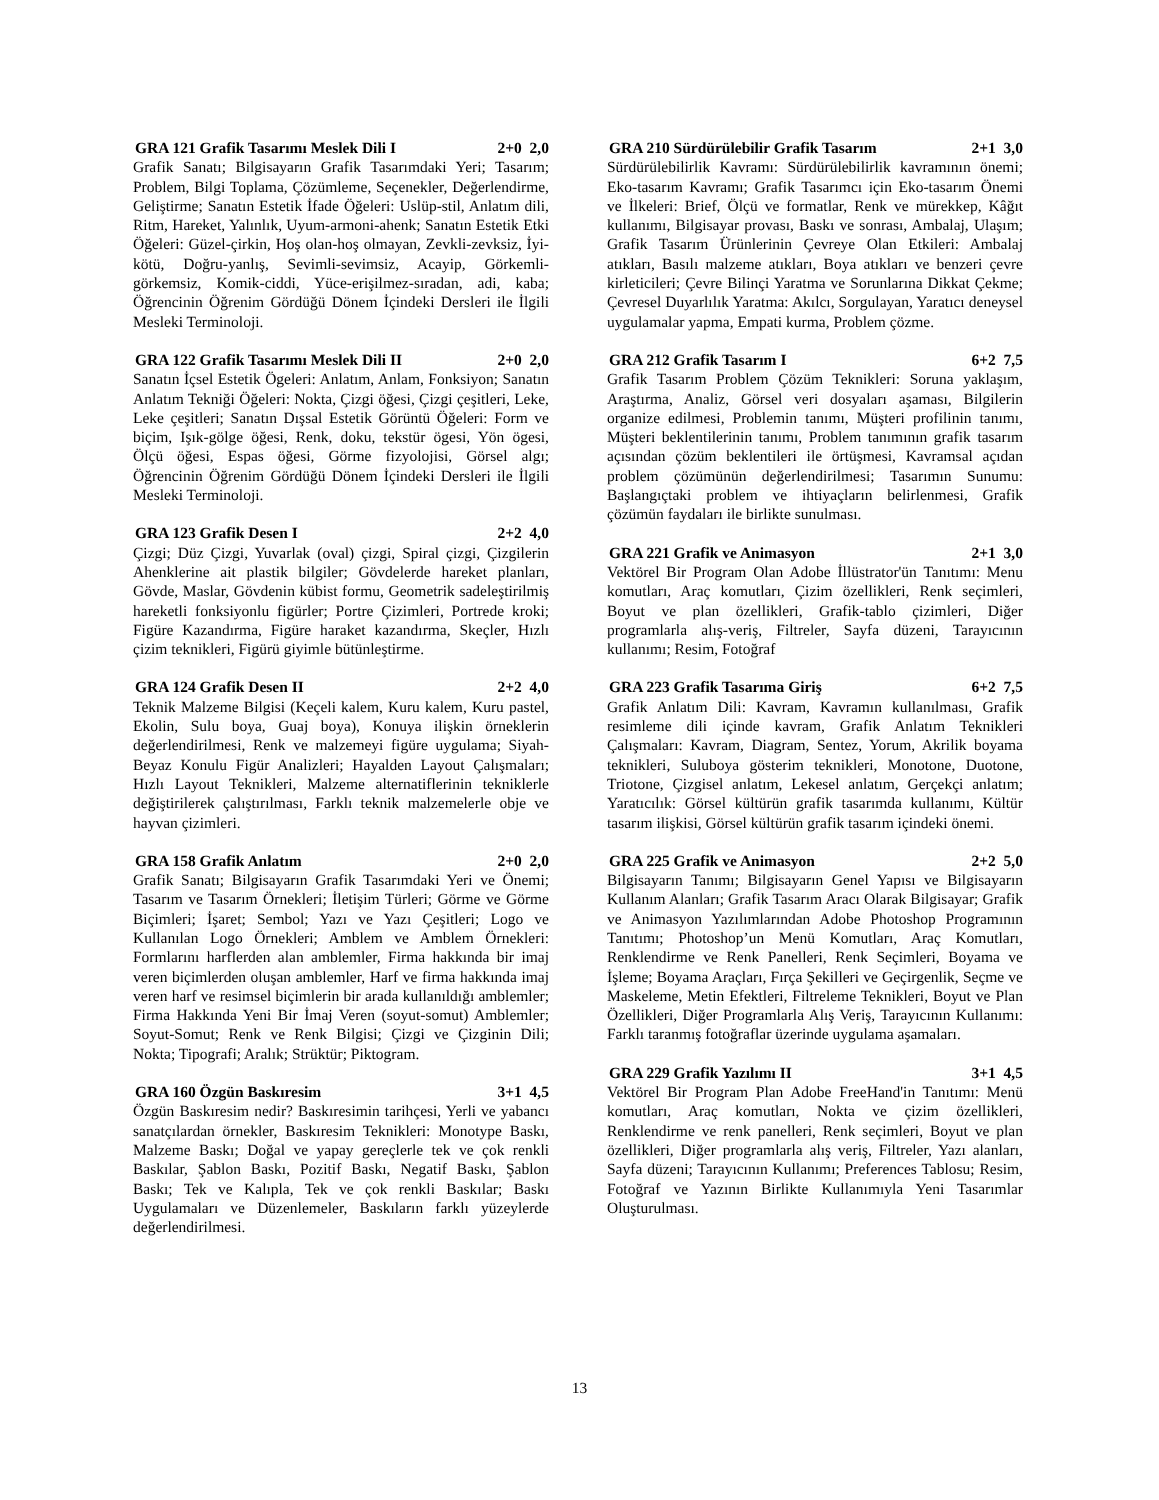GRA 121 Grafik Tasarımı Meslek Dili I 2+0 2,0
Grafik Sanatı; Bilgisayarın Grafik Tasarımdaki Yeri; Tasarım; Problem, Bilgi Toplama, Çözümleme, Seçenekler, Değerlendirme, Geliştirme; Sanatın Estetik İfade Öğeleri: Uslüp-stil, Anlatım dili, Ritm, Hareket, Yalınlık, Uyum-armoni-ahenk; Sanatın Estetik Etki Öğeleri: Güzel-çirkin, Hoş olan-hoş olmayan, Zevkli-zevksiz, İyi-kötü, Doğru-yanlış, Sevimli-sevimsiz, Acayip, Görkemli-görkemsiz, Komik-ciddi, Yüce-erişilmez-sıradan, adi, kaba; Öğrencinin Öğrenim Gördüğü Dönem İçindeki Dersleri ile İlgili Mesleki Terminoloji.
GRA 122 Grafik Tasarımı Meslek Dili II 2+0 2,0
Sanatın İçsel Estetik Ögeleri: Anlatım, Anlam, Fonksiyon; Sanatın Anlatım Tekniği Öğeleri: Nokta, Çizgi öğesi, Çizgi çeşitleri, Leke, Leke çeşitleri; Sanatın Dışsal Estetik Görüntü Öğeleri: Form ve biçim, Işık-gölge öğesi, Renk, doku, tekstür ögesi, Yön ögesi, Ölçü öğesi, Espas öğesi, Görme fizyolojisi, Görsel algı; Öğrencinin Öğrenim Gördüğü Dönem İçindeki Dersleri ile İlgili Mesleki Terminoloji.
GRA 123 Grafik Desen I 2+2 4,0
Çizgi; Düz Çizgi, Yuvarlak (oval) çizgi, Spiral çizgi, Çizgilerin Ahenklerine ait plastik bilgiler; Gövdelerde hareket planları, Gövde, Maslar, Gövdenin kübist formu, Geometrik sadeleştirilmiş hareketli fonksiyonlu figürler; Portre Çizimleri, Portrede kroki; Figüre Kazandırma, Figüre haraket kazandırma, Skeçler, Hızlı çizim teknikleri, Figürü giyimle bütünleştirme.
GRA 124 Grafik Desen II 2+2 4,0
Teknik Malzeme Bilgisi (Keçeli kalem, Kuru kalem, Kuru pastel, Ekolin, Sulu boya, Guaj boya), Konuya ilişkin örneklerin değerlendirilmesi, Renk ve malzemeyi figüre uygulama; Siyah-Beyaz Konulu Figür Analizleri; Hayalden Layout Çalışmaları; Hızlı Layout Teknikleri, Malzeme alternatiflerinin tekniklerle değiştirilerek çalıştırılması, Farklı teknik malzemelerle obje ve hayvan çizimleri.
GRA 158 Grafik Anlatım 2+0 2,0
Grafik Sanatı; Bilgisayarın Grafik Tasarımdaki Yeri ve Önemi; Tasarım ve Tasarım Örnekleri; İletişim Türleri; Görme ve Görme Biçimleri; İşaret; Sembol; Yazı ve Yazı Çeşitleri; Logo ve Kullanılan Logo Örnekleri; Amblem ve Amblem Örnekleri: Formlarını harflerden alan amblemler, Firma hakkında bir imaj veren biçimlerden oluşan amblemler, Harf ve firma hakkında imaj veren harf ve resimsel biçimlerin bir arada kullanıldığı amblemler; Firma Hakkında Yeni Bir İmaj Veren (soyut-somut) Amblemler; Soyut-Somut; Renk ve Renk Bilgisi; Çizgi ve Çizginin Dili; Nokta; Tipografi; Aralık; Strüktür; Piktogram.
GRA 160 Özgün Baskıresim 3+1 4,5
Özgün Baskıresim nedir? Baskıresimin tarihçesi, Yerli ve yabancı sanatçılardan örnekler, Baskıresim Teknikleri: Monotype Baskı, Malzeme Baskı; Doğal ve yapay gereçlerle tek ve çok renkli Baskılar, Şablon Baskı, Pozitif Baskı, Negatif Baskı, Şablon Baskı; Tek ve Kalıpla, Tek ve çok renkli Baskılar; Baskı Uygulamaları ve Düzenlemeler, Baskıların farklı yüzeylerde değerlendirilmesi.
GRA 210 Sürdürülebilir Grafik Tasarım 2+1 3,0
Sürdürülebilirlik Kavramı: Sürdürülebilirlik kavramının önemi; Eko-tasarım Kavramı; Grafik Tasarımcı için Eko-tasarım Önemi ve İlkeleri: Brief, Ölçü ve formatlar, Renk ve mürekkep, Kâğıt kullanımı, Bilgisayar provası, Baskı ve sonrası, Ambalaj, Ulaşım; Grafik Tasarım Ürünlerinin Çevreye Olan Etkileri: Ambalaj atıkları, Basılı malzeme atıkları, Boya atıkları ve benzeri çevre kirleticileri; Çevre Bilinçi Yaratma ve Sorunlarına Dikkat Çekme; Çevresel Duyarlılık Yaratma: Akılcı, Sorgulayan, Yaratıcı deneysel uygulamalar yapma, Empati kurma, Problem çözme.
GRA 212 Grafik Tasarım I 6+2 7,5
Grafik Tasarım Problem Çözüm Teknikleri: Soruna yaklaşım, Araştırma, Analiz, Görsel veri dosyaları aşaması, Bilgilerin organize edilmesi, Problemin tanımı, Müşteri profilinin tanımı, Müşteri beklentilerinin tanımı, Problem tanımının grafik tasarım açısından çözüm beklentileri ile örtüşmesi, Kavramsal açıdan problem çözümünün değerlendirilmesi; Tasarımın Sunumu: Başlangıçtaki problem ve ihtiyaçların belirlenmesi, Grafik çözümün faydaları ile birlikte sunulması.
GRA 221 Grafik ve Animasyon 2+1 3,0
Vektörel Bir Program Olan Adobe İllüstrator'ün Tanıtımı: Menu komutları, Araç komutları, Çizim özellikleri, Renk seçimleri, Boyut ve plan özellikleri, Grafik-tablo çizimleri, Diğer programlarla alış-veriş, Filtreler, Sayfa düzeni, Tarayıcının kullanımı; Resim, Fotoğraf
GRA 223 Grafik Tasarıma Giriş 6+2 7,5
Grafik Anlatım Dili: Kavram, Kavramın kullanılması, Grafik resimleme dili içinde kavram, Grafik Anlatım Teknikleri Çalışmaları: Kavram, Diagram, Sentez, Yorum, Akrilik boyama teknikleri, Suluboya gösterim teknikleri, Monotone, Duotone, Triotone, Çizgisel anlatım, Lekesel anlatım, Gerçekçi anlatım; Yaratıcılık: Görsel kültürün grafik tasarımda kullanımı, Kültür tasarım ilişkisi, Görsel kültürün grafik tasarım içindeki önemi.
GRA 225 Grafik ve Animasyon 2+2 5,0
Bilgisayarın Tanımı; Bilgisayarın Genel Yapısı ve Bilgisayarın Kullanım Alanları; Grafik Tasarım Aracı Olarak Bilgisayar; Grafik ve Animasyon Yazılımlarından Adobe Photoshop Programının Tanıtımı; Photoshop’un Menü Komutları, Araç Komutları, Renklendirme ve Renk Panelleri, Renk Seçimleri, Boyama ve İşleme; Boyama Araçları, Fırça Şekilleri ve Geçirgenlik, Seçme ve Maskeleme, Metin Efektleri, Filtreleme Teknikleri, Boyut ve Plan Özellikleri, Diğer Programlarla Alış Veriş, Tarayıcının Kullanımı: Farklı taranmış fotoğraflar üzerinde uygulama aşamaları.
GRA 229 Grafik Yazılımı II 3+1 4,5
Vektörel Bir Program Plan Adobe FreeHand'in Tanıtımı: Menü komutları, Araç komutları, Nokta ve çizim özellikleri, Renklendirme ve renk panelleri, Renk seçimleri, Boyut ve plan özellikleri, Diğer programlarla alış veriş, Filtreler, Yazı alanları, Sayfa düzeni; Tarayıcının Kullanımı; Preferences Tablosu; Resim, Fotoğraf ve Yazının Birlikte Kullanımıyla Yeni Tasarımlar Oluşturulması.
13